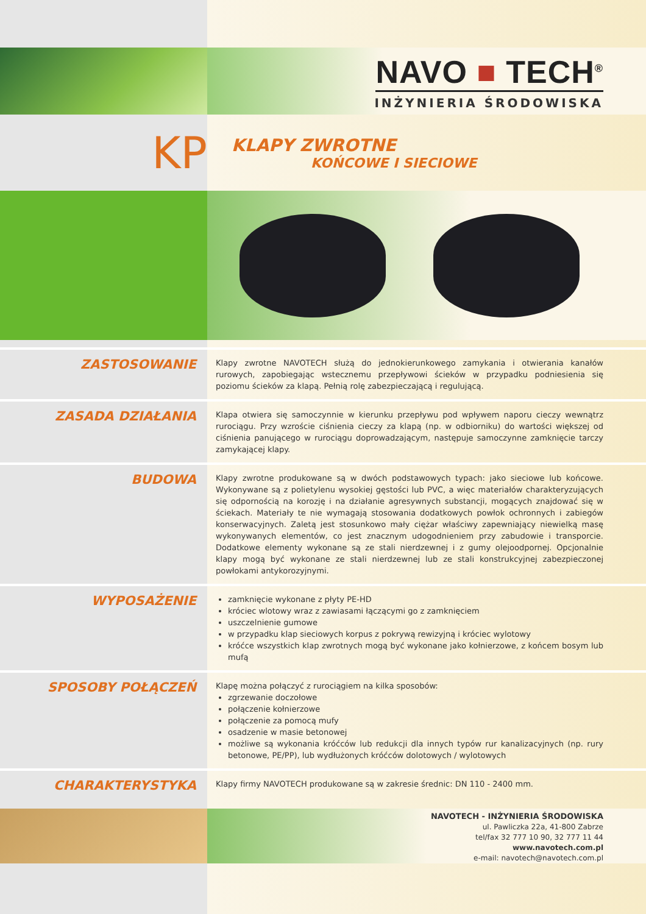NAVO ■ TECH<sup>®</sup>
INŻYNIERIA ŚRODOWISKA
KP
KLAPY ZWROTNE
KOŃCOWE I SIECIOWE
ZASTOSOWANIE
Klapy zwrotne NAVOTECH służą do jednokierunkowego zamykania i otwierania kanałów rurowych, zapobiegając wstecznemu przepływowi ścieków w przypadku podniesienia się poziomu ścieków za klapą. Pełnią rolę zabezpieczającą i regulującą.
ZASADA DZIAŁANIA
Klapa otwiera się samoczynnie w kierunku przepływu pod wpływem naporu cieczy wewnątrz rurociągu. Przy wzroście ciśnienia cieczy za klapą (np. w odbiorniku) do wartości większej od ciśnienia panującego w rurociągu doprowadzającym, następuje samoczynne zamknięcie tarczy zamykającej klapy.
BUDOWA
Klapy zwrotne produkowane są w dwóch podstawowych typach: jako sieciowe lub końcowe. Wykonywane są z polietylenu wysokiej gęstości lub PVC, a więc materiałów charakteryzujących się odpornością na korozję i na działanie agresywnych substancji, mogących znajdować się w ściekach. Materiały te nie wymagają stosowania dodatkowych powłok ochronnych i zabiegów konserwacyjnych. Zaletą jest stosunkowo mały ciężar właściwy zapewniający niewielką masę wykonywanych elementów, co jest znacznym udogodnieniem przy zabudowie i transporcie. Dodatkowe elementy wykonane są ze stali nierdzewnej i z gumy olejoodpornej. Opcjonalnie klapy mogą być wykonane ze stali nierdzewnej lub ze stali konstrukcyjnej zabezpieczonej powłokami antykorozyjnymi.
WYPOSAŻENIE
zamknięcie wykonane z płyty PE-HD
króciec wlotowy wraz z zawiasami łączącymi go z zamknięciem
uszczelnienie gumowe
w przypadku klap sieciowych korpus z pokrywą rewizyjną i króciec wylotowy
króćce wszystkich klap zwrotnych mogą być wykonane jako kołnierzowe, z końcem bosym lub mufą
SPOSOBY POŁĄCZEŃ
Klapę można połączyć z rurociągiem na kilka sposobów:
zgrzewanie doczołowe
połączenie kołnierzowe
połączenie za pomocą mufy
osadzenie w masie betonowej
możliwe są wykonania króćców lub redukcji dla innych typów rur kanalizacyjnych (np. rury betonowe, PE/PP), lub wydłużonych króćców dolotowych / wylotowych
CHARAKTERYSTYKA
Klapy firmy NAVOTECH produkowane są w zakresie średnic: DN 110 - 2400 mm.
NAVOTECH - INŻYNIERIA ŚRODOWISKA
ul. Pawliczka 22a, 41-800 Zabrze
tel/fax 32 777 10 90, 32 777 11 44
www.navotech.com.pl
e-mail: navotech@navotech.com.pl